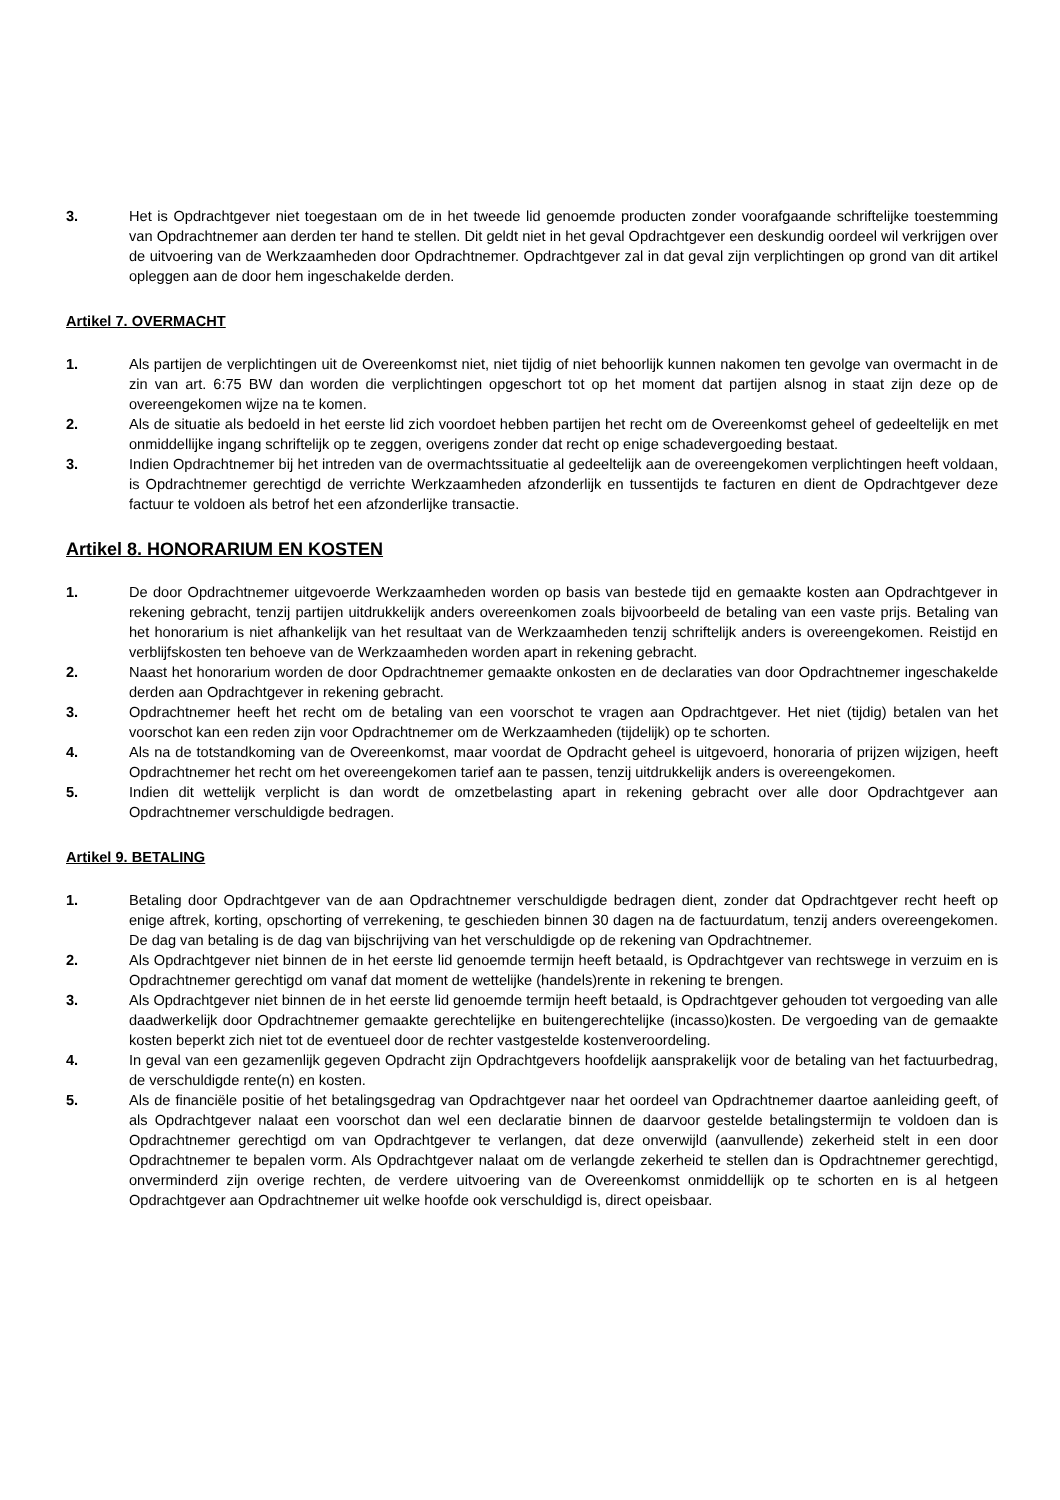3. Het is Opdrachtgever niet toegestaan om de in het tweede lid genoemde producten zonder voorafgaande schriftelijke toestemming van Opdrachtnemer aan derden ter hand te stellen. Dit geldt niet in het geval Opdrachtgever een deskundig oordeel wil verkrijgen over de uitvoering van de Werkzaamheden door Opdrachtnemer. Opdrachtgever zal in dat geval zijn verplichtingen op grond van dit artikel opleggen aan de door hem ingeschakelde derden.
Artikel 7. OVERMACHT
1. Als partijen de verplichtingen uit de Overeenkomst niet, niet tijdig of niet behoorlijk kunnen nakomen ten gevolge van overmacht in de zin van art. 6:75 BW dan worden die verplichtingen opgeschort tot op het moment dat partijen alsnog in staat zijn deze op de overeengekomen wijze na te komen.
2. Als de situatie als bedoeld in het eerste lid zich voordoet hebben partijen het recht om de Overeenkomst geheel of gedeeltelijk en met onmiddellijke ingang schriftelijk op te zeggen, overigens zonder dat recht op enige schadevergoeding bestaat.
3. Indien Opdrachtnemer bij het intreden van de overmachtssituatie al gedeeltelijk aan de overeengekomen verplichtingen heeft voldaan, is Opdrachtnemer gerechtigd de verrichte Werkzaamheden afzonderlijk en tussentijds te facturen en dient de Opdrachtgever deze factuur te voldoen als betrof het een afzonderlijke transactie.
Artikel 8. HONORARIUM EN KOSTEN
1. De door Opdrachtnemer uitgevoerde Werkzaamheden worden op basis van bestede tijd en gemaakte kosten aan Opdrachtgever in rekening gebracht, tenzij partijen uitdrukkelijk anders overeenkomen zoals bijvoorbeeld de betaling van een vaste prijs. Betaling van het honorarium is niet afhankelijk van het resultaat van de Werkzaamheden tenzij schriftelijk anders is overeengekomen. Reistijd en verblijfskosten ten behoeve van de Werkzaamheden worden apart in rekening gebracht.
2. Naast het honorarium worden de door Opdrachtnemer gemaakte onkosten en de declaraties van door Opdrachtnemer ingeschakelde derden aan Opdrachtgever in rekening gebracht.
3. Opdrachtnemer heeft het recht om de betaling van een voorschot te vragen aan Opdrachtgever. Het niet (tijdig) betalen van het voorschot kan een reden zijn voor Opdrachtnemer om de Werkzaamheden (tijdelijk) op te schorten.
4. Als na de totstandkoming van de Overeenkomst, maar voordat de Opdracht geheel is uitgevoerd, honoraria of prijzen wijzigen, heeft Opdrachtnemer het recht om het overeengekomen tarief aan te passen, tenzij uitdrukkelijk anders is overeengekomen.
5. Indien dit wettelijk verplicht is dan wordt de omzetbelasting apart in rekening gebracht over alle door Opdrachtgever aan Opdrachtnemer verschuldigde bedragen.
Artikel 9. BETALING
1. Betaling door Opdrachtgever van de aan Opdrachtnemer verschuldigde bedragen dient, zonder dat Opdrachtgever recht heeft op enige aftrek, korting, opschorting of verrekening, te geschieden binnen 30 dagen na de factuurdatum, tenzij anders overeengekomen. De dag van betaling is de dag van bijschrijving van het verschuldigde op de rekening van Opdrachtnemer.
2. Als Opdrachtgever niet binnen de in het eerste lid genoemde termijn heeft betaald, is Opdrachtgever van rechtswege in verzuim en is Opdrachtnemer gerechtigd om vanaf dat moment de wettelijke (handels)rente in rekening te brengen.
3. Als Opdrachtgever niet binnen de in het eerste lid genoemde termijn heeft betaald, is Opdrachtgever gehouden tot vergoeding van alle daadwerkelijk door Opdrachtnemer gemaakte gerechtelijke en buitengerechtelijke (incasso)kosten. De vergoeding van de gemaakte kosten beperkt zich niet tot de eventueel door de rechter vastgestelde kostenveroordeling.
4. In geval van een gezamenlijk gegeven Opdracht zijn Opdrachtgevers hoofdelijk aansprakelijk voor de betaling van het factuurbedrag, de verschuldigde rente(n) en kosten.
5. Als de financiële positie of het betalingsgedrag van Opdrachtgever naar het oordeel van Opdrachtnemer daartoe aanleiding geeft, of als Opdrachtgever nalaat een voorschot dan wel een declaratie binnen de daarvoor gestelde betalingstermijn te voldoen dan is Opdrachtnemer gerechtigd om van Opdrachtgever te verlangen, dat deze onverwijld (aanvullende) zekerheid stelt in een door Opdrachtnemer te bepalen vorm. Als Opdrachtgever nalaat om de verlangde zekerheid te stellen dan is Opdrachtnemer gerechtigd, onverminderd zijn overige rechten, de verdere uitvoering van de Overeenkomst onmiddellijk op te schorten en is al hetgeen Opdrachtgever aan Opdrachtnemer uit welke hoofde ook verschuldigd is, direct opeisbaar.